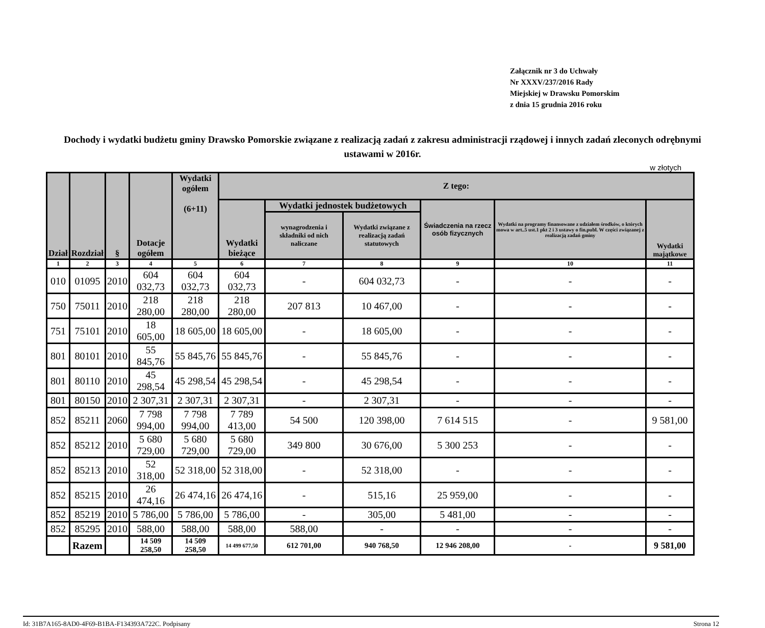Załącznik nr 3 do Uchwały
Nr XXXV/237/2016 Rady
Miejskiej w Drawsku Pomorskim
z dnia 15 grudnia 2016 roku
Dochody i wydatki budżetu gminy Drawsko Pomorskie związane z realizacją zadań z zakresu administracji rządowej i innych zadań zleconych odrębnymi ustawami w 2016r.
w złotych
| Dział | Rozdział | § | Dotacje ogółem | Wydatki ogółem (6+11) | Z tego: | | | | | |
| --- | --- | --- | --- | --- | --- | --- | --- | --- | --- | --- |
| | | | | | Wydatki bieżące | Wydatki jednostek budżetowych | | Świadczenia na rzecz osób fizycznych | Wydatki na programy finansowane z udziałem środków, o których mowa w art..5 ust.1 pkt 2 i 3 ustawy o fin.publ. W części związanej z realizacją zadań gminy | Wydatki majątkowe |
| | | | | | | wynagrodzenia i składniki od nich naliczane | Wydatki związane z realizacją zadań statutowych | | | |
| 1 | 2 | 3 | 4 | 5 | 6 | 7 | 8 | 9 | 10 | 11 |
| 010 | 01095 | 2010 | 604 032,73 | 604 032,73 | 604 032,73 | - | 604 032,73 | - | - | - |
| 750 | 75011 | 2010 | 218 280,00 | 218 280,00 | 218 280,00 | 207 813 | 10 467,00 | - | - | - |
| 751 | 75101 | 2010 | 18 605,00 | 18 605,00 | 18 605,00 | - | 18 605,00 | - | - | - |
| 801 | 80101 | 2010 | 55 845,76 | 55 845,76 | 55 845,76 | - | 55 845,76 | - | - | - |
| 801 | 80110 | 2010 | 45 298,54 | 45 298,54 | 45 298,54 | - | 45 298,54 | - | - | - |
| 801 | 80150 | 2010 | 2 307,31 | 2 307,31 | 2 307,31 | - | 2 307,31 | - | - | - |
| 852 | 85211 | 2060 | 7 798 994,00 | 7 798 994,00 | 7 789 413,00 | 54 500 | 120 398,00 | 7 614 515 | - | 9 581,00 |
| 852 | 85212 | 2010 | 5 680 729,00 | 5 680 729,00 | 5 680 729,00 | 349 800 | 30 676,00 | 5 300 253 | - | - |
| 852 | 85213 | 2010 | 52 318,00 | 52 318,00 | 52 318,00 | - | 52 318,00 | - | - | - |
| 852 | 85215 | 2010 | 26 474,16 | 26 474,16 | 26 474,16 | - | 515,16 | 25 959,00 | - | - |
| 852 | 85219 | 2010 | 5 786,00 | 5 786,00 | 5 786,00 | - | 305,00 | 5 481,00 | - | - |
| 852 | 85295 | 2010 | 588,00 | 588,00 | 588,00 | 588,00 | - | - | - | - |
| | Razem | | 14 509 258,50 | 14 509 258,50 | 14 499 677,50 | 612 701,00 | 940 768,50 | 12 946 208,00 | - | 9 581,00 |
Id: 31B7A165-8AD0-4F69-B1BA-F134393A722C. Podpisany Strona 12